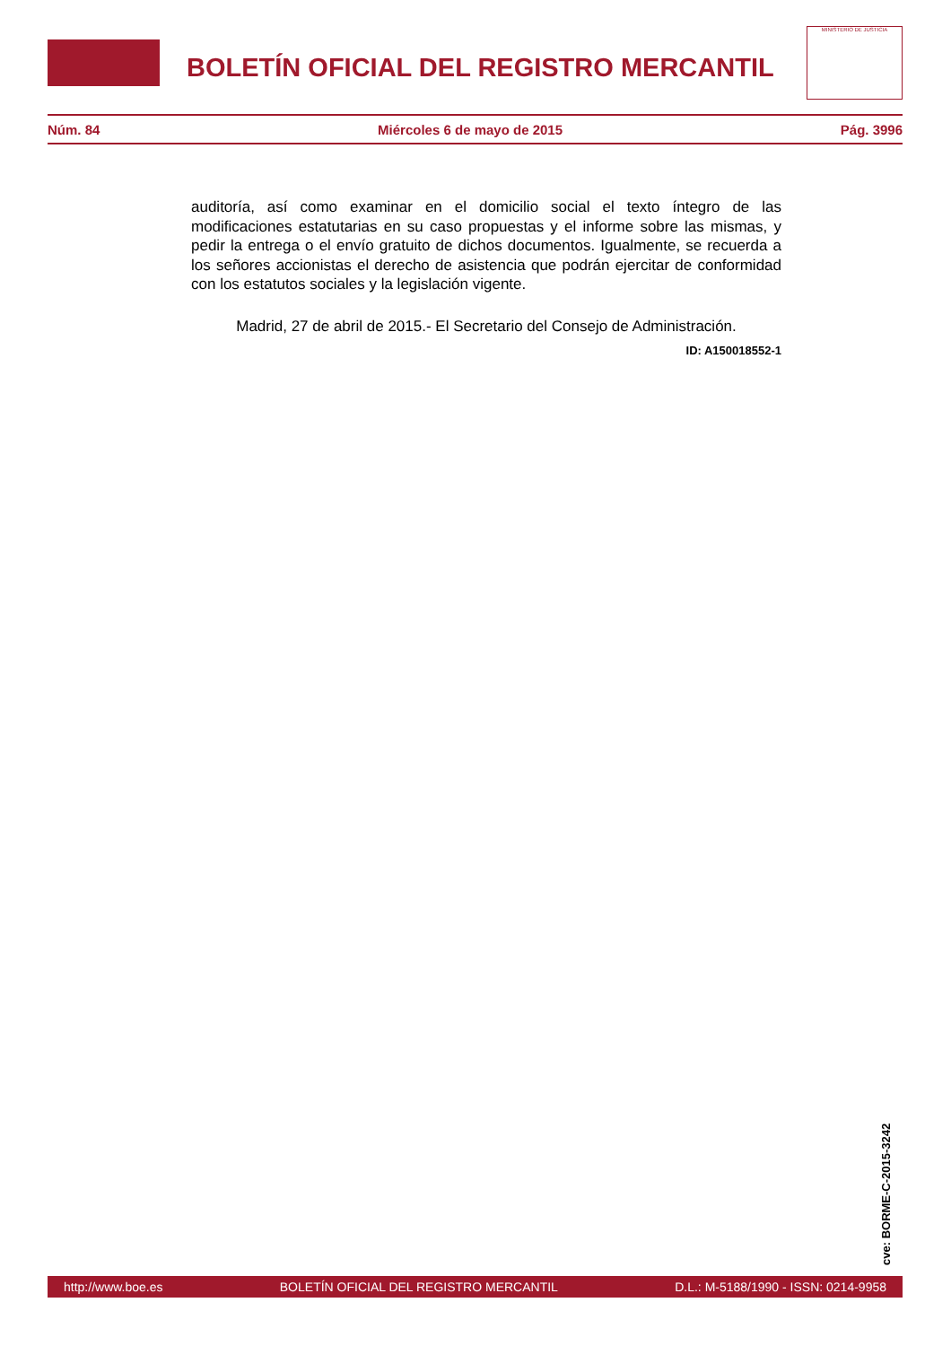BOLETÍN OFICIAL DEL REGISTRO MERCANTIL
MINISTERIO DE JUSTICIA
Núm. 84 Miércoles 6 de mayo de 2015 Pág. 3996
auditoría, así como examinar en el domicilio social el texto íntegro de las modificaciones estatutarias en su caso propuestas y el informe sobre las mismas, y pedir la entrega o el envío gratuito de dichos documentos. Igualmente, se recuerda a los señores accionistas el derecho de asistencia que podrán ejercitar de conformidad con los estatutos sociales y la legislación vigente.
Madrid, 27 de abril de 2015.- El Secretario del Consejo de Administración.
ID: A150018552-1
cve: BORME-C-2015-3242
http://www.boe.es BOLETÍN OFICIAL DEL REGISTRO MERCANTIL D.L.: M-5188/1990 - ISSN: 0214-9958